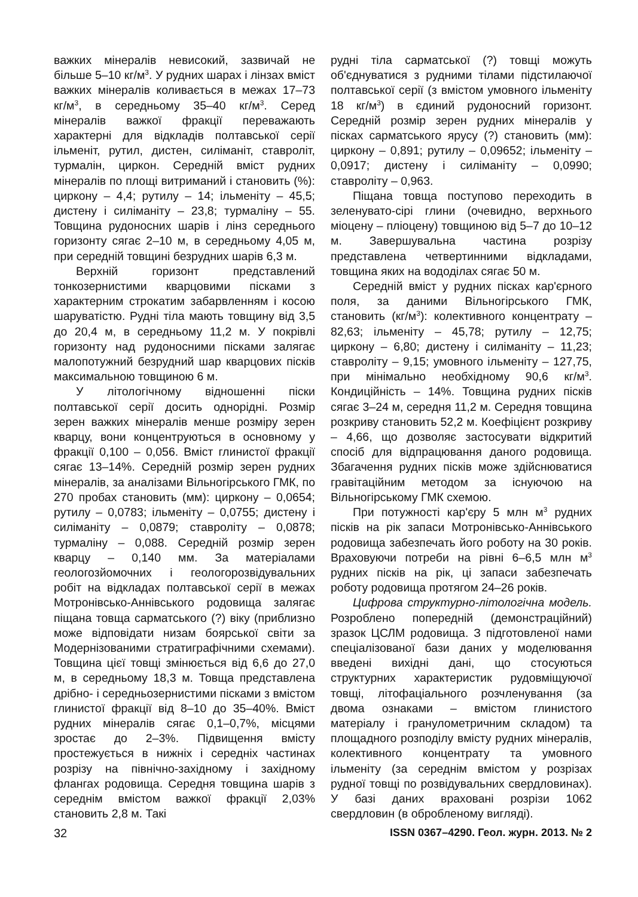важких мінералів невисокий, зазвичай не більше 5–10 кг/м<sup>3</sup>. У рудних шарах і лінзах вміст важких мінералів коливається в межах 17–73 кг/м<sup>3</sup>, в середньому 35–40 кг/м<sup>3</sup>. Серед мінералів важкої фракції переважають характерні для відкладів полтавської серії ільменіт, рутил, дистен, силіманіт, ставроліт, турмалін, циркон. Середній вміст рудних мінералів по площі витриманий і становить (%): циркону – 4,4; рутилу – 14; ільменіту – 45,5; дистену і силіманіту – 23,8; турмаліну – 55. Товщина рудоносних шарів і лінз середнього горизонту сягає 2–10 м, в середньому 4,05 м, при середній товщині безрудних шарів 6,3 м.
Верхній горизонт представлений тонкозернистими кварцовими пісками з характерним строкатим забарвленням і косою шаруватістю. Рудні тіла мають товщину від 3,5 до 20,4 м, в середньому 11,2 м. У покрівлі горизонту над рудоносними пісками залягає малопотужний безрудний шар кварцових пісків максимальною товщиною 6 м.
У літологічному відношенні піски полтавської серії досить однорідні. Розмір зерен важких мінералів менше розміру зерен кварцу, вони концентруються в основному у фракції 0,100 – 0,056. Вміст глинистої фракції сягає 13–14%. Середній розмір зерен рудних мінералів, за аналізами Вільногірського ГМК, по 270 пробах становить (мм): циркону – 0,0654; рутилу – 0,0783; ільменіту – 0,0755; дистену і силіманіту – 0,0879; ставроліту – 0,0878; турмаліну – 0,088. Середній розмір зерен кварцу – 0,140 мм. За матеріалами геологозйомочних і геологорозвідувальних робіт на відкладах полтавської серії в межах Мотронівсько-Аннівського родовища залягає піщана товща сарматського (?) віку (приблизно може відповідати низам боярської світи за Модернізованими стратиграфічними схемами). Товщина цієї товщі змінюється від 6,6 до 27,0 м, в середньому 18,3 м. Товща представлена дрібно- і середньозернистими пісками з вмістом глинистої фракції від 8–10 до 35–40%. Вміст рудних мінералів сягає 0,1–0,7%, місцями зростає до 2–3%. Підвищення вмісту простежується в нижніх і середніх частинах розрізу на північно-західному і західному флангах родовища. Середня товщина шарів з середнім вмістом важкої фракції 2,03% становить 2,8 м. Такі
рудні тіла сарматської (?) товщі можуть об'єднуватися з рудними тілами підстилаючої полтавської серії (з вмістом умовного ільменіту 18 кг/м<sup>3</sup>) в єдиний рудоносний горизонт. Середній розмір зерен рудних мінералів у пісках сарматського ярусу (?) становить (мм): циркону – 0,891; рутилу – 0,09652; ільменіту – 0,0917; дистену і силіманіту – 0,0990; ставроліту – 0,963.
Піщана товща поступово переходить в зеленувато-сірі глини (очевидно, верхнього міоцену – пліоцену) товщиною від 5–7 до 10–12 м. Завершувальна частина розрізу представлена четвертинними відкладами, товщина яких на вододілах сягає 50 м.
Середній вміст у рудних пісках кар'єрного поля, за даними Вільногірського ГМК, становить (кг/м<sup>3</sup>): колективного концентрату – 82,63; ільменіту – 45,78; рутилу – 12,75; циркону – 6,80; дистену і силіманіту – 11,23; ставроліту – 9,15; умовного ільменіту – 127,75, при мінімально необхідному 90,6 кг/м<sup>3</sup>. Кондиційність – 14%. Товщина рудних пісків сягає 3–24 м, середня 11,2 м. Середня товщина розкриву становить 52,2 м. Коефіцієнт розкриву – 4,66, що дозволяє застосувати відкритий спосіб для відпрацювання даного родовища. Збагачення рудних пісків може здійснюватися гравітаційним методом за існуючою на Вільногірському ГМК схемою.
При потужності кар'єру 5 млн м<sup>3</sup> рудних пісків на рік запаси Мотронівсько-Аннівського родовища забезпечать його роботу на 30 років. Враховуючи потреби на рівні 6–6,5 млн м<sup>3</sup> рудних пісків на рік, ці запаси забезпечать роботу родовища протягом 24–26 років.
Цифрова структурно-літологічна модель. Розроблено попередній (демонстраційний) зразок ЦСЛМ родовища. З підготовленої нами спеціалізованої бази даних у моделювання введені вихідні дані, що стосуються структурних характеристик рудовміщуючої товщі, літофаціального розчленування (за двома ознаками – вмістом глинистого матеріалу і гранулометричним складом) та площадного розподілу вмісту рудних мінералів, колективного концентрату та умовного ільменіту (за середнім вмістом у розрізах рудної товщі по розвідувальних свердловинах). У базі даних враховані розрізи 1062 свердловин (в обробленому вигляді).
32 ISSN 0367–4290. Геол. журн. 2013. № 2